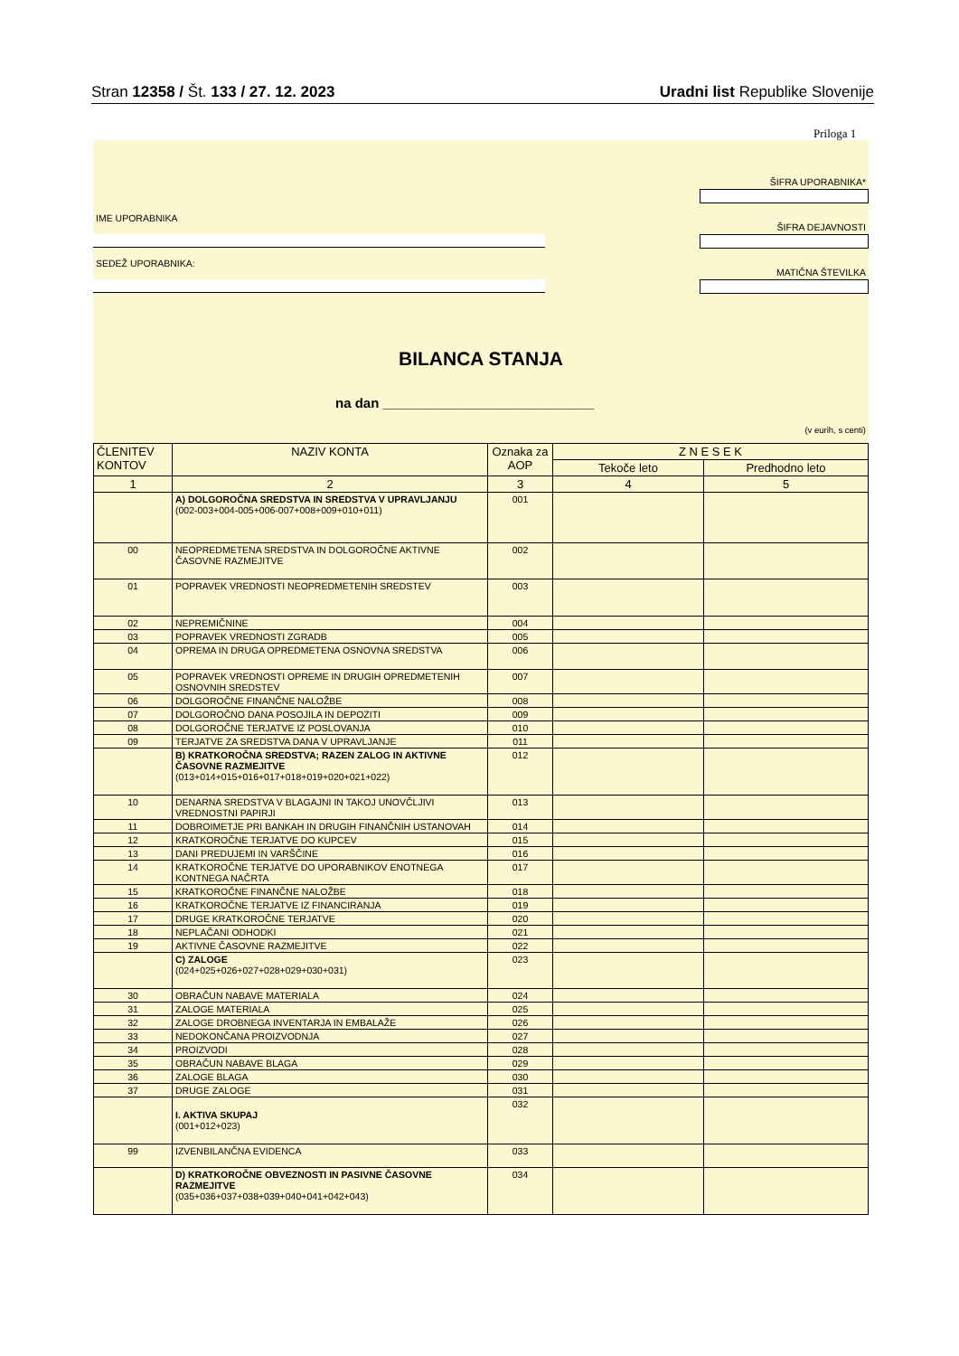Stran 12358 / Št. 133 / 27. 12. 2023 Uradni list Republike Slovenije
Priloga 1
ŠIFRA UPORABNIKA*
IME UPORABNIKA
ŠIFRA DEJAVNOSTI
SEDEŽ UPORABNIKA:
MATIČNA ŠTEVILKA
BILANCA STANJA
na dan ____________________________
(v eurih, s centi)
| ČLENITEV KONTOV | NAZIV KONTA | Oznaka za AOP | Z N E S E K | |
| --- | --- | --- | --- | --- |
| | | | Tekoče leto | Predhodno leto |
| 1 | 2 | 3 | 4 | 5 |
| | A) DOLGOROČNA SREDSTVA IN SREDSTVA V UPRAVLJANJU (002-003+004-005+006-007+008+009+010+011) | 001 | | |
| 00 | NEOPREDMETENA SREDSTVA IN DOLGOROČNE AKTIVNE ČASOVNE RAZMEJITVE | 002 | | |
| 01 | POPRAVEK VREDNOSTI NEOPREDMETENIH SREDSTEV | 003 | | |
| 02 | NEPREMIČNINE | 004 | | |
| 03 | POPRAVEK VREDNOSTI ZGRADB | 005 | | |
| 04 | OPREMA IN DRUGA OPREDMETENA OSNOVNA SREDSTVA | 006 | | |
| 05 | POPRAVEK VREDNOSTI OPREME IN DRUGIH OPREDMETENIH OSNOVNIH SREDSTEV | 007 | | |
| 06 | DOLGOROČNE FINANČNE NALOŽBE | 008 | | |
| 07 | DOLGOROČNO DANA POSOJILA IN DEPOZITI | 009 | | |
| 08 | DOLGOROČNE TERJATVE IZ POSLOVANJA | 010 | | |
| 09 | TERJATVE ZA SREDSTVA DANA V UPRAVLJANJE | 011 | | |
| | B) KRATKOROČNA SREDSTVA; RAZEN ZALOG IN AKTIVNE ČASOVNE RAZMEJITVE (013+014+015+016+017+018+019+020+021+022) | 012 | | |
| 10 | DENARNA SREDSTVA V BLAGAJNI IN TAKOJ UNOVČLJIVI VREDNOSTNI PAPIRJI | 013 | | |
| 11 | DOBROIMETJE PRI BANKAH IN DRUGIH FINANČNIH USTANOVAH | 014 | | |
| 12 | KRATKOROČNE TERJATVE DO KUPCEV | 015 | | |
| 13 | DANI PREDUJEMI IN VARŠČINE | 016 | | |
| 14 | KRATKOROČNE TERJATVE DO UPORABNIKOV ENOTNEGA KONTNEGA NAČRTA | 017 | | |
| 15 | KRATKOROČNE FINANČNE NALOŽBE | 018 | | |
| 16 | KRATKOROČNE TERJATVE IZ FINANCIRANJA | 019 | | |
| 17 | DRUGE KRATKOROČNE TERJATVE | 020 | | |
| 18 | NEPLAČANI ODHODKI | 021 | | |
| 19 | AKTIVNE ČASOVNE RAZMEJITVE | 022 | | |
| | C) ZALOGE (024+025+026+027+028+029+030+031) | 023 | | |
| 30 | OBRAČUN NABAVE MATERIALA | 024 | | |
| 31 | ZALOGE MATERIALA | 025 | | |
| 32 | ZALOGE DROBNEGA INVENTARJA IN EMBALAŽE | 026 | | |
| 33 | NEDOKONČANA PROIZVODNJA | 027 | | |
| 34 | PROIZVODI | 028 | | |
| 35 | OBRAČUN NABAVE BLAGA | 029 | | |
| 36 | ZALOGE BLAGA | 030 | | |
| 37 | DRUGE ZALOGE | 031 | | |
| | I. AKTIVA SKUPAJ (001+012+023) | 032 | | |
| 99 | IZVENBILANČNA EVIDENCA | 033 | | |
| | D) KRATKOROČNE OBVEZNOSTI IN PASIVNE ČASOVNE RAZMEJITVE (035+036+037+038+039+040+041+042+043) | 034 | | |